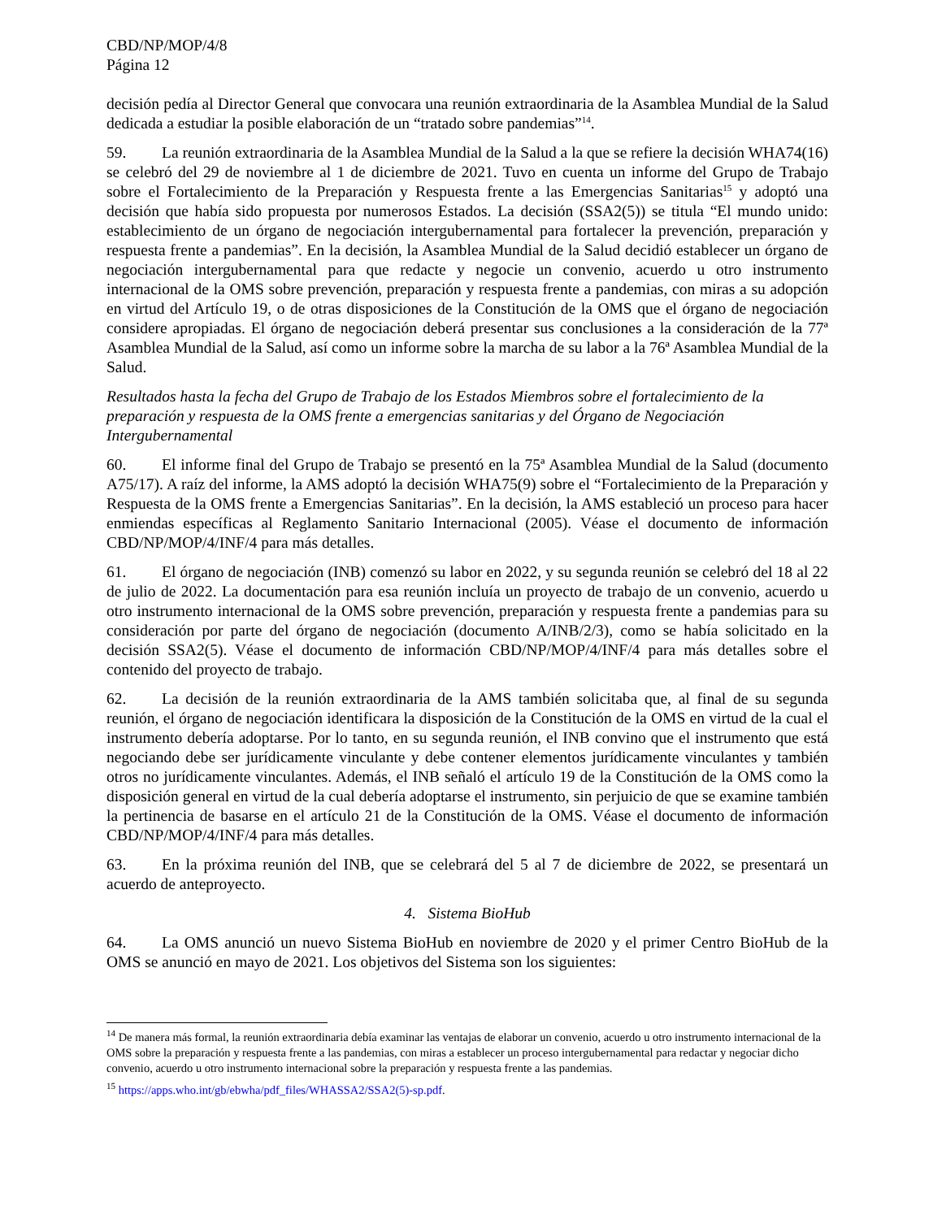CBD/NP/MOP/4/8
Página 12
decisión pedía al Director General que convocara una reunión extraordinaria de la Asamblea Mundial de la Salud dedicada a estudiar la posible elaboración de un “tratado sobre pandemias”<sup>14</sup>.
59. La reunión extraordinaria de la Asamblea Mundial de la Salud a la que se refiere la decisión WHA74(16) se celebró del 29 de noviembre al 1 de diciembre de 2021. Tuvo en cuenta un informe del Grupo de Trabajo sobre el Fortalecimiento de la Preparación y Respuesta frente a las Emergencias Sanitarias<sup>15</sup> y adoptó una decisión que había sido propuesta por numerosos Estados. La decisión (SSA2(5)) se titula “El mundo unido: establecimiento de un órgano de negociación intergubernamental para fortalecer la prevención, preparación y respuesta frente a pandemias”. En la decisión, la Asamblea Mundial de la Salud decidió establecer un órgano de negociación intergubernamental para que redacte y negocie un convenio, acuerdo u otro instrumento internacional de la OMS sobre prevención, preparación y respuesta frente a pandemias, con miras a su adopción en virtud del Artículo 19, o de otras disposiciones de la Constitución de la OMS que el órgano de negociación considere apropiadas. El órgano de negociación deberá presentar sus conclusiones a la consideración de la 77ª Asamblea Mundial de la Salud, así como un informe sobre la marcha de su labor a la 76ª Asamblea Mundial de la Salud.
Resultados hasta la fecha del Grupo de Trabajo de los Estados Miembros sobre el fortalecimiento de la preparación y respuesta de la OMS frente a emergencias sanitarias y del Órgano de Negociación Intergubernamental
60. El informe final del Grupo de Trabajo se presentó en la 75ª Asamblea Mundial de la Salud (documento A75/17). A raíz del informe, la AMS adoptó la decisión WHA75(9) sobre el “Fortalecimiento de la Preparación y Respuesta de la OMS frente a Emergencias Sanitarias”. En la decisión, la AMS estableció un proceso para hacer enmiendas específicas al Reglamento Sanitario Internacional (2005). Véase el documento de información CBD/NP/MOP/4/INF/4 para más detalles.
61. El órgano de negociación (INB) comenzó su labor en 2022, y su segunda reunión se celebró del 18 al 22 de julio de 2022. La documentación para esa reunión incluía un proyecto de trabajo de un convenio, acuerdo u otro instrumento internacional de la OMS sobre prevención, preparación y respuesta frente a pandemias para su consideración por parte del órgano de negociación (documento A/INB/2/3), como se había solicitado en la decisión SSA2(5). Véase el documento de información CBD/NP/MOP/4/INF/4 para más detalles sobre el contenido del proyecto de trabajo.
62. La decisión de la reunión extraordinaria de la AMS también solicitaba que, al final de su segunda reunión, el órgano de negociación identificara la disposición de la Constitución de la OMS en virtud de la cual el instrumento debería adoptarse. Por lo tanto, en su segunda reunión, el INB convino que el instrumento que está negociando debe ser jurídicamente vinculante y debe contener elementos jurídicamente vinculantes y también otros no jurídicamente vinculantes. Además, el INB señaló el artículo 19 de la Constitución de la OMS como la disposición general en virtud de la cual debería adoptarse el instrumento, sin perjuicio de que se examine también la pertinencia de basarse en el artículo 21 de la Constitución de la OMS. Véase el documento de información CBD/NP/MOP/4/INF/4 para más detalles.
63. En la próxima reunión del INB, que se celebrará del 5 al 7 de diciembre de 2022, se presentará un acuerdo de anteproyecto.
4. Sistema BioHub
64. La OMS anunció un nuevo Sistema BioHub en noviembre de 2020 y el primer Centro BioHub de la OMS se anunció en mayo de 2021. Los objetivos del Sistema son los siguientes:
<sup>14</sup> De manera más formal, la reunión extraordinaria debía examinar las ventajas de elaborar un convenio, acuerdo u otro instrumento internacional de la OMS sobre la preparación y respuesta frente a las pandemias, con miras a establecer un proceso intergubernamental para redactar y negociar dicho convenio, acuerdo u otro instrumento internacional sobre la preparación y respuesta frente a las pandemias.
<sup>15</sup> https://apps.who.int/gb/ebwha/pdf_files/WHASSA2/SSA2(5)-sp.pdf.